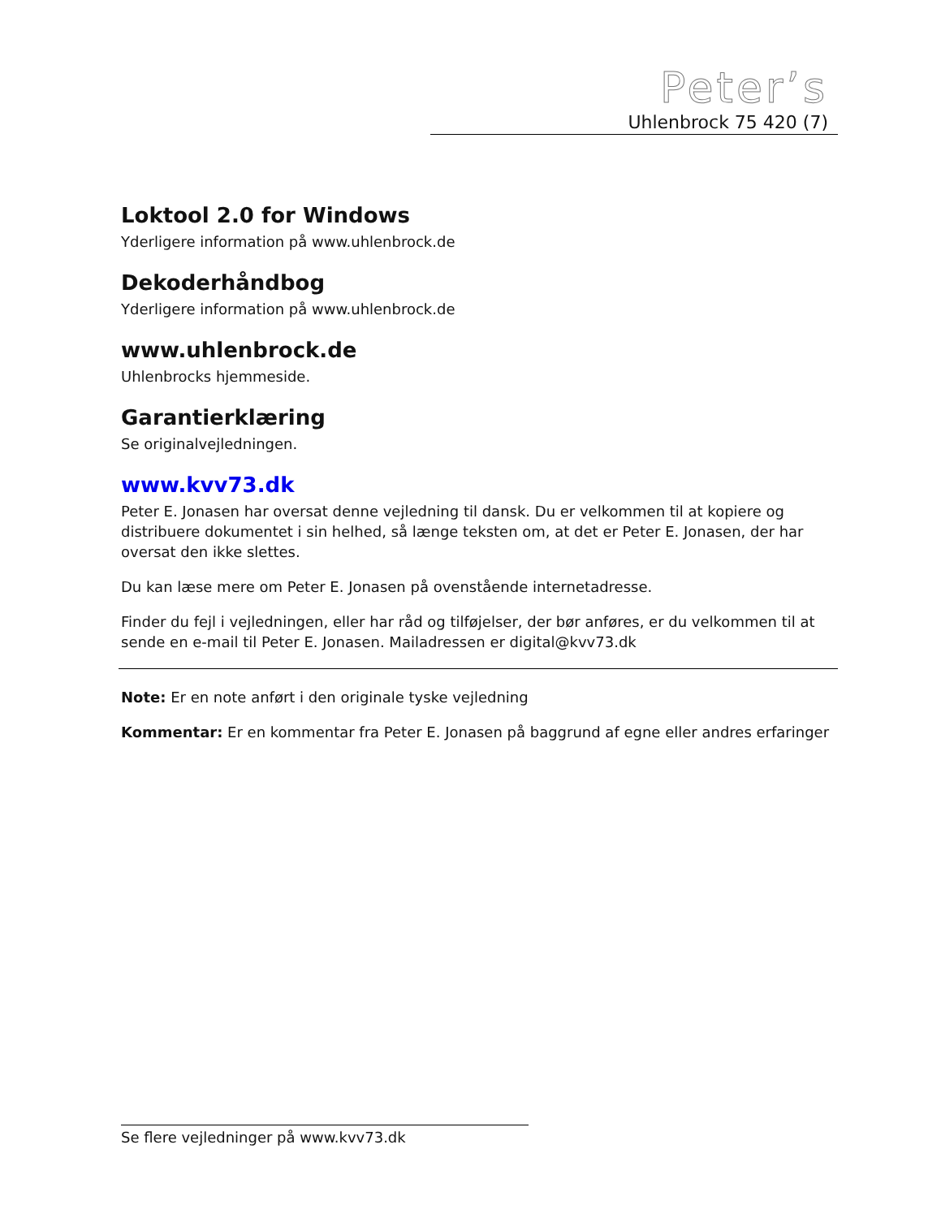Peter’s
Uhlenbrock 75 420 (7)
Loktool 2.0 for Windows
Yderligere information på www.uhlenbrock.de
Dekoderhåndbog
Yderligere information på www.uhlenbrock.de
www.uhlenbrock.de
Uhlenbrocks hjemmeside.
Garantierklæring
Se originalvejledningen.
www.kvv73.dk
Peter E. Jonasen har oversat denne vejledning til dansk. Du er velkommen til at kopiere og distribuere dokumentet i sin helhed, så længe teksten om, at det er Peter E. Jonasen, der har oversat den ikke slettes.
Du kan læse mere om Peter E. Jonasen på ovenstående internetadresse.
Finder du fejl i vejledningen, eller har råd og tilføjelser, der bør anføres, er du velkommen til at sende en e-mail til Peter E. Jonasen. Mailadressen er digital@kvv73.dk
Note: Er en note anført i den originale tyske vejledning
Kommentar: Er en kommentar fra Peter E. Jonasen på baggrund af egne eller andres erfaringer
Se flere vejledninger på www.kvv73.dk